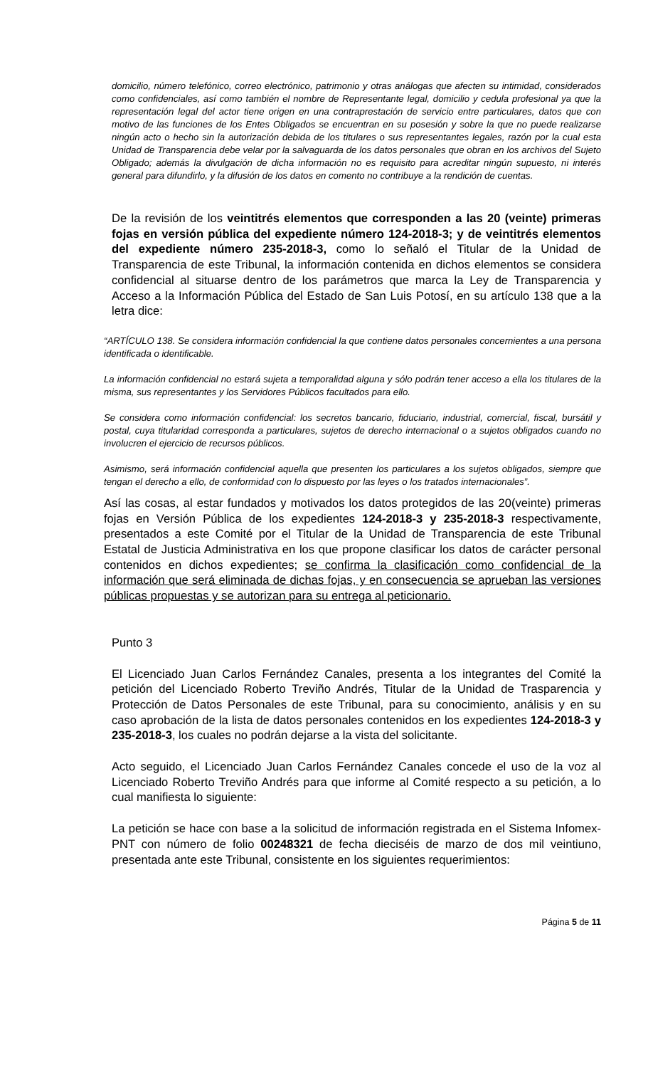domicilio, número telefónico, correo electrónico, patrimonio y otras análogas que afecten su intimidad, considerados como confidenciales, así como también el nombre de Representante legal, domicilio y cedula profesional ya que la representación legal del actor tiene origen en una contraprestación de servicio entre particulares, datos que con motivo de las funciones de los Entes Obligados se encuentran en su posesión y sobre la que no puede realizarse ningún acto o hecho sin la autorización debida de los titulares o sus representantes legales, razón por la cual esta Unidad de Transparencia debe velar por la salvaguarda de los datos personales que obran en los archivos del Sujeto Obligado; además la divulgación de dicha información no es requisito para acreditar ningún supuesto, ni interés general para difundirlo, y la difusión de los datos en comento no contribuye a la rendición de cuentas.
De la revisión de los veintitrés elementos que corresponden a las 20 (veinte) primeras fojas en versión pública del expediente número 124-2018-3; y de veintitrés elementos del expediente número 235-2018-3, como lo señaló el Titular de la Unidad de Transparencia de este Tribunal, la información contenida en dichos elementos se considera confidencial al situarse dentro de los parámetros que marca la Ley de Transparencia y Acceso a la Información Pública del Estado de San Luis Potosí, en su artículo 138 que a la letra dice:
“ARTÍCULO 138. Se considera información confidencial la que contiene datos personales concernientes a una persona identificada o identificable.
La información confidencial no estará sujeta a temporalidad alguna y sólo podrán tener acceso a ella los titulares de la misma, sus representantes y los Servidores Públicos facultados para ello.
Se considera como información confidencial: los secretos bancario, fiduciario, industrial, comercial, fiscal, bursátil y postal, cuya titularidad corresponda a particulares, sujetos de derecho internacional o a sujetos obligados cuando no involucren el ejercicio de recursos públicos.
Asimismo, será información confidencial aquella que presenten los particulares a los sujetos obligados, siempre que tengan el derecho a ello, de conformidad con lo dispuesto por las leyes o los tratados internacionales”.
Así las cosas, al estar fundados y motivados los datos protegidos de las 20(veinte) primeras fojas en Versión Pública de los expedientes 124-2018-3 y 235-2018-3 respectivamente, presentados a este Comité por el Titular de la Unidad de Transparencia de este Tribunal Estatal de Justicia Administrativa en los que propone clasificar los datos de carácter personal contenidos en dichos expedientes; se confirma la clasificación como confidencial de la información que será eliminada de dichas fojas, y en consecuencia se aprueban las versiones públicas propuestas y se autorizan para su entrega al peticionario.
Punto 3
El Licenciado Juan Carlos Fernández Canales, presenta a los integrantes del Comité la petición del Licenciado Roberto Treviño Andrés, Titular de la Unidad de Trasparencia y Protección de Datos Personales de este Tribunal, para su conocimiento, análisis y en su caso aprobación de la lista de datos personales contenidos en los expedientes 124-2018-3 y 235-2018-3, los cuales no podrán dejarse a la vista del solicitante.
Acto seguido, el Licenciado Juan Carlos Fernández Canales concede el uso de la voz al Licenciado Roberto Treviño Andrés para que informe al Comité respecto a su petición, a lo cual manifiesta lo siguiente:
La petición se hace con base a la solicitud de información registrada en el Sistema Infomex-PNT con número de folio 00248321 de fecha dieciséis de marzo de dos mil veintiuno, presentada ante este Tribunal, consistente en los siguientes requerimientos:
Página 5 de 11